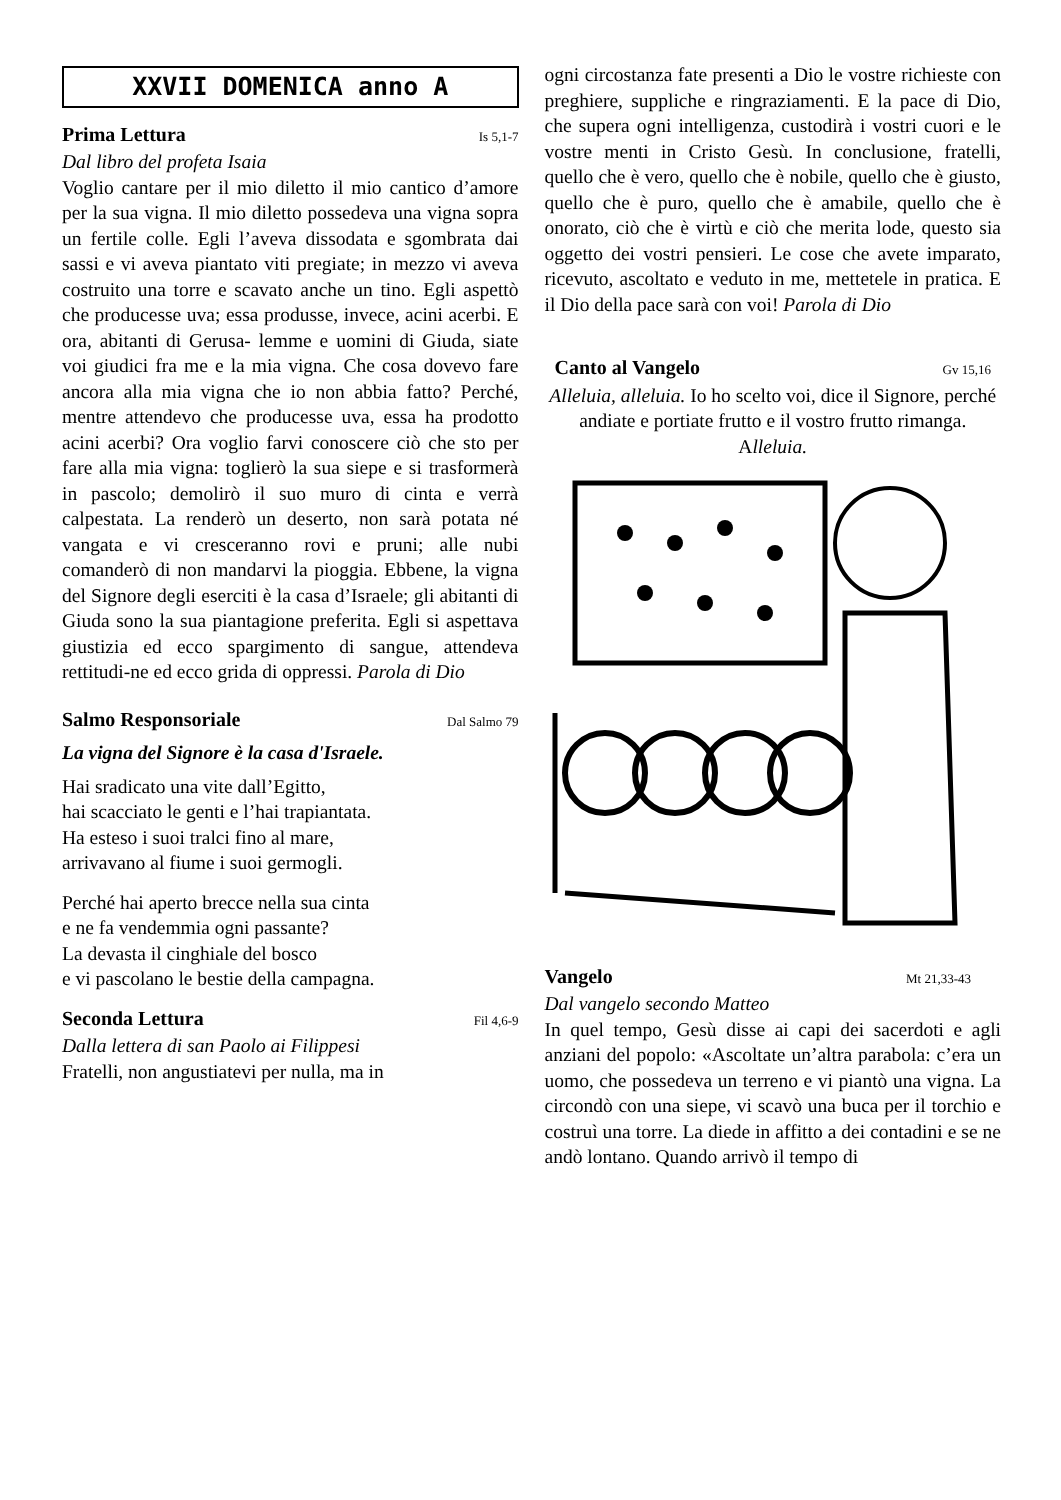XXVII DOMENICA anno A
Prima Lettura Is 5,1-7
Dal libro del profeta Isaia
Voglio cantare per il mio diletto il mio cantico d’amore per la sua vigna. Il mio diletto possedeva una vigna sopra un fertile colle. Egli l’aveva dissodata e sgombrata dai sassi e vi aveva piantato viti pregiate; in mezzo vi aveva costruito una torre e scavato anche un tino. Egli aspettò che producesse uva; essa produsse, invece, acini acerbi. E ora, abitanti di Gerusa- lemme e uomini di Giuda, siate voi giudici fra me e la mia vigna. Che cosa dovevo fare ancora alla mia vigna che io non abbia fatto? Perché, mentre attendevo che producesse uva, essa ha prodotto acini acerbi? Ora voglio farvi conoscere ciò che sto per fare alla mia vigna: toglierò la sua siepe e si trasformerà in pascolo; demolirò il suo muro di cinta e verrà calpestata. La renderò un deserto, non sarà potata né vangata e vi cresceranno rovi e pruni; alle nubi comanderò di non mandarvi la pioggia. Ebbene, la vigna del Signore degli eserciti è la casa d’Israele; gli abitanti di Giuda sono la sua piantagione preferita. Egli si aspettava giustizia ed ecco spargimento di sangue, attendeva rettitudi-ne ed ecco grida di oppressi. Parola di Dio
Salmo Responsoriale Dal Salmo 79
La vigna del Signore è la casa d'Israele.
Hai sradicato una vite dall’Egitto,
hai scacciato le genti e l’hai trapiantata.
Ha esteso i suoi tralci fino al mare,
arrivavano al fiume i suoi germogli.
Perché hai aperto brecce nella sua cinta
e ne fa vendemmia ogni passante?
La devasta il cinghiale del bosco
e vi pascolano le bestie della campagna.
Seconda Lettura Fil 4,6-9
Dalla lettera di san Paolo ai Filippesi
Fratelli, non angustiatevi per nulla, ma in
ogni circostanza fate presenti a Dio le vostre richieste con preghiere, suppliche e ringraziamenti. E la pace di Dio, che supera ogni intelligenza, custodirà i vostri cuori e le vostre menti in Cristo Gesù. In conclusione, fratelli, quello che è vero, quello che è nobile, quello che è giusto, quello che è puro, quello che è amabile, quello che è onorato, ciò che è virtù e ciò che merita lode, questo sia oggetto dei vostri pensieri. Le cose che avete imparato, ricevuto, ascoltato e veduto in me, mettetele in pratica. E il Dio della pace sarà con voi! Parola di Dio
Canto al Vangelo Gv 15,16
Alleluia, alleluia. Io ho scelto voi, dice il Signore, perché andiate e portiate frutto e il vostro frutto rimanga. Alleluia.
Vangelo Mt 21,33-43
Dal vangelo secondo Matteo
In quel tempo, Gesù disse ai capi dei sacerdoti e agli anziani del popolo: «Ascoltate un’altra parabola: c’era un uomo, che possedeva un terreno e vi piantò una vigna. La circondò con una siepe, vi scavò una buca per il torchio e costruì una torre. La diede in affitto a dei contadini e se ne andò lontano. Quando arrivò il tempo di